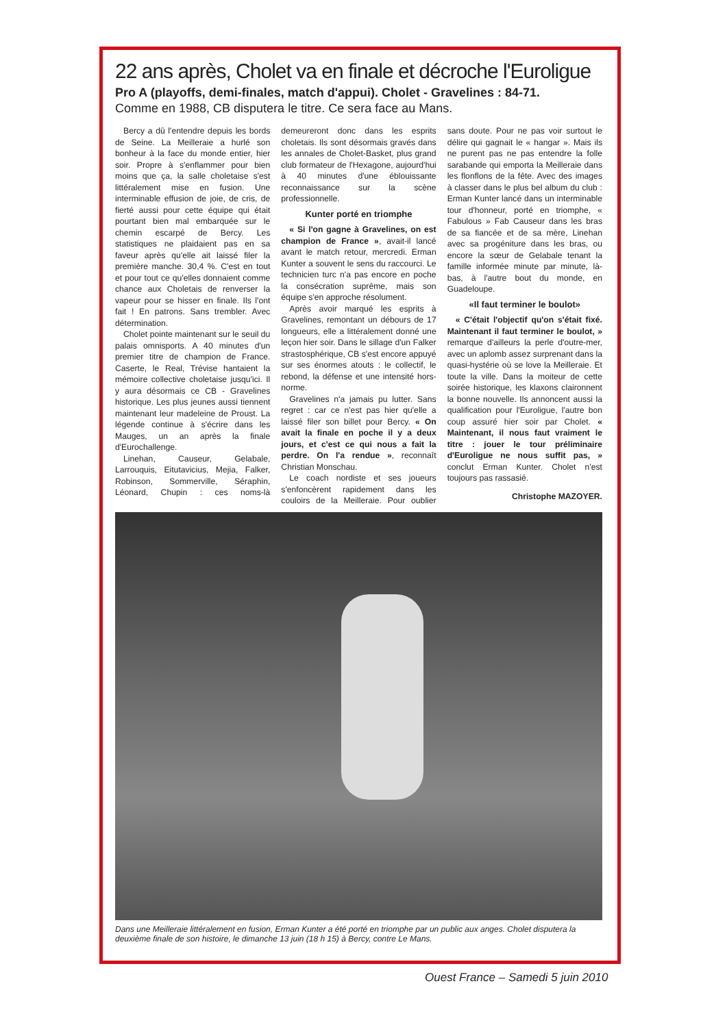22 ans après, Cholet va en finale et décroche l'Euroligue
Pro A (playoffs, demi-finales, match d'appui). Cholet - Gravelines : 84-71.
Comme en 1988, CB disputera le titre. Ce sera face au Mans.
Bercy a dû l'entendre depuis les bords de Seine. La Meilleraie a hurlé son bonheur à la face du monde entier, hier soir. Propre à s'enflammer pour bien moins que ça, la salle choletaise s'est littéralement mise en fusion. Une interminable effusion de joie, de cris, de fierté aussi pour cette équipe qui était pourtant bien mal embarquée sur le chemin escarpé de Bercy. Les statistiques ne plaidaient pas en sa faveur après qu'elle ait laissé filer la première manche. 30,4 %. C'est en tout et pour tout ce qu'elles donnaient comme chance aux Choletais de renverser la vapeur pour se hisser en finale. Ils l'ont fait ! En patrons. Sans trembler. Avec détermination.
Cholet pointe maintenant sur le seuil du palais omnisports. A 40 minutes d'un premier titre de champion de France. Caserte, le Real, Trévise hantaient la mémoire collective choletaise jusqu'ici. Il y aura désormais ce CB - Gravelines historique. Les plus jeunes aussi tiennent maintenant leur madeleine de Proust. La légende continue à s'écrire dans les Mauges, un an après la finale d'Eurochallenge.
Linehan, Causeur, Gelabale, Larrouquis, Eitutavicius, Mejia, Falker, Robinson, Sommerville, Séraphin, Léonard, Chupin : ces noms-là demeureront donc dans les esprits choletais. Ils sont désormais gravés dans les annales de Cholet-Basket, plus grand club formateur de l'Hexagone, aujourd'hui à 40 minutes d'une éblouissante reconnaissance sur la scène professionnelle.
Kunter porté en triomphe
« Si l'on gagne à Gravelines, on est champion de France », avait-il lancé avant le match retour, mercredi. Erman Kunter a souvent le sens du raccourci. Le technicien turc n'a pas encore en poche la consécration suprême, mais son équipe s'en approche résolument.
Après avoir marqué les esprits à Gravelines, remontant un débours de 17 longueurs, elle a littéralement donné une leçon hier soir. Dans le sillage d'un Falker strastosphérique, CB s'est encore appuyé sur ses énormes atouts : le collectif, le rebond, la défense et une intensité hors-norme.
Gravelines n'a jamais pu lutter. Sans regret : car ce n'est pas hier qu'elle a laissé filer son billet pour Bercy. « On avait la finale en poche il y a deux jours, et c'est ce qui nous a fait la perdre. On l'a rendue », reconnaît Christian Monschau.
Le coach nordiste et ses joueurs s'enfoncèrent rapidement dans les couloirs de la Meilleraie. Pour oublier sans doute. Pour ne pas voir surtout le délire qui gagnait le « hangar ». Mais ils ne purent pas ne pas entendre la folle sarabande qui emporta la Meilleraie dans les flonflons de la fête. Avec des images à classer dans le plus bel album du club : Erman Kunter lancé dans un interminable tour d'honneur, porté en triomphe, « Fabulous » Fab Causeur dans les bras de sa fiancée et de sa mère, Linehan avec sa progéniture dans les bras, ou encore la sœur de Gelabale tenant la famille informée minute par minute, là-bas, à l'autre bout du monde, en Guadeloupe.
«Il faut terminer le boulot»
« C'était l'objectif qu'on s'était fixé. Maintenant il faut terminer le boulot, » remarque d'ailleurs la perle d'outre-mer, avec un aplomb assez surprenant dans la quasi-hystérie où se love la Meilleraie. Et toute la ville. Dans la moiteur de cette soirée historique, les klaxons claironnent la bonne nouvelle. Ils annoncent aussi la qualification pour l'Euroligue, l'autre bon coup assuré hier soir par Cholet. « Maintenant, il nous faut vraiment le titre : jouer le tour préliminaire d'Euroligue ne nous suffit pas, » conclut Erman Kunter. Cholet n'est toujours pas rassasié.
Christophe MAZOYER.
Dans une Meilleraie littéralement en fusion, Erman Kunter a été porté en triomphe par un public aux anges. Cholet disputera la deuxième finale de son histoire, le dimanche 13 juin (18 h 15) à Bercy, contre Le Mans.
Ouest France – Samedi 5 juin 2010